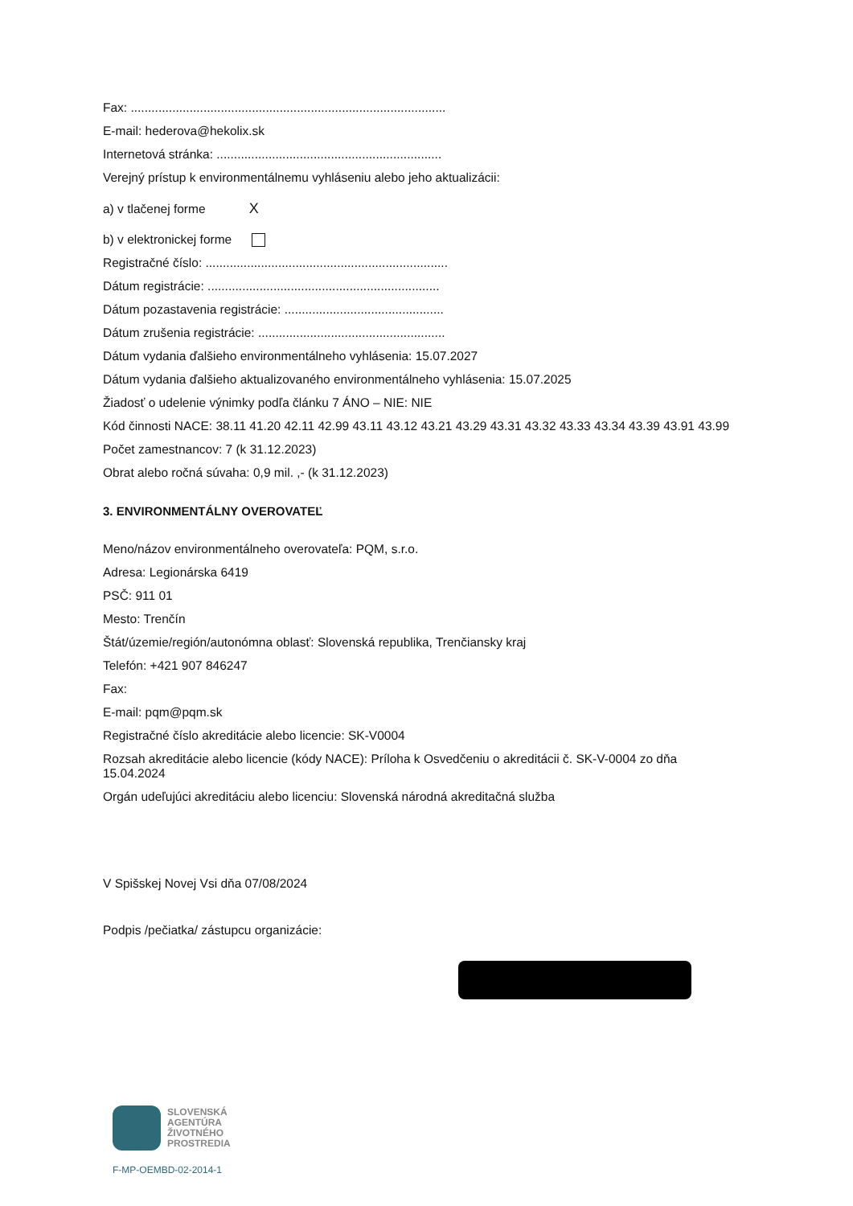Fax: ...........................................................................................
E-mail: hederova@hekolix.sk
Internetová stránka: .................................................................
Verejný prístup k environmentálnemu vyhláseniu alebo jeho aktualizácii:
a) v tlačenej forme X
b) v elektronickej forme
Registračné číslo: ......................................................................
Dátum registrácie: ...................................................................
Dátum pozastavenia registrácie: ..............................................
Dátum zrušenia registrácie: ......................................................
Dátum vydania ďalšieho environmentálneho vyhlásenia: 15.07.2027
Dátum vydania ďalšieho aktualizovaného environmentálneho vyhlásenia: 15.07.2025
Žiadosť o udelenie výnimky podľa článku 7 ÁNO – NIE: NIE
Kód činnosti NACE: 38.11 41.20 42.11 42.99 43.11 43.12 43.21 43.29 43.31 43.32 43.33 43.34 43.39 43.91 43.99
Počet zamestnancov: 7 (k 31.12.2023)
Obrat alebo ročná súvaha: 0,9 mil. ,- (k 31.12.2023)
3. ENVIRONMENTÁLNY OVEROVATEĽ
Meno/názov environmentálneho overovateľa: PQM, s.r.o.
Adresa: Legionárska 6419
PSČ: 911 01
Mesto: Trenčín
Štát/územie/región/autonómna oblasť: Slovenská republika, Trenčiansky kraj
Telefón: +421 907 846247
Fax:
E-mail: pqm@pqm.sk
Registračné číslo akreditácie alebo licencie: SK-V0004
Rozsah akreditácie alebo licencie (kódy NACE): Príloha k Osvedčeniu o akreditácii č. SK-V-0004 zo dňa 15.04.2024
Orgán udeľujúci akreditáciu alebo licenciu: Slovenská národná akreditačná služba
V Spišskej Novej Vsi dňa 07/08/2024
Podpis /pečiatka/ zástupcu organizácie:
SLOVENSKÁ
AGENTÚRA
ŽIVOTNÉHO
PROSTREDIA
F-MP-OEMBD-02-2014-1